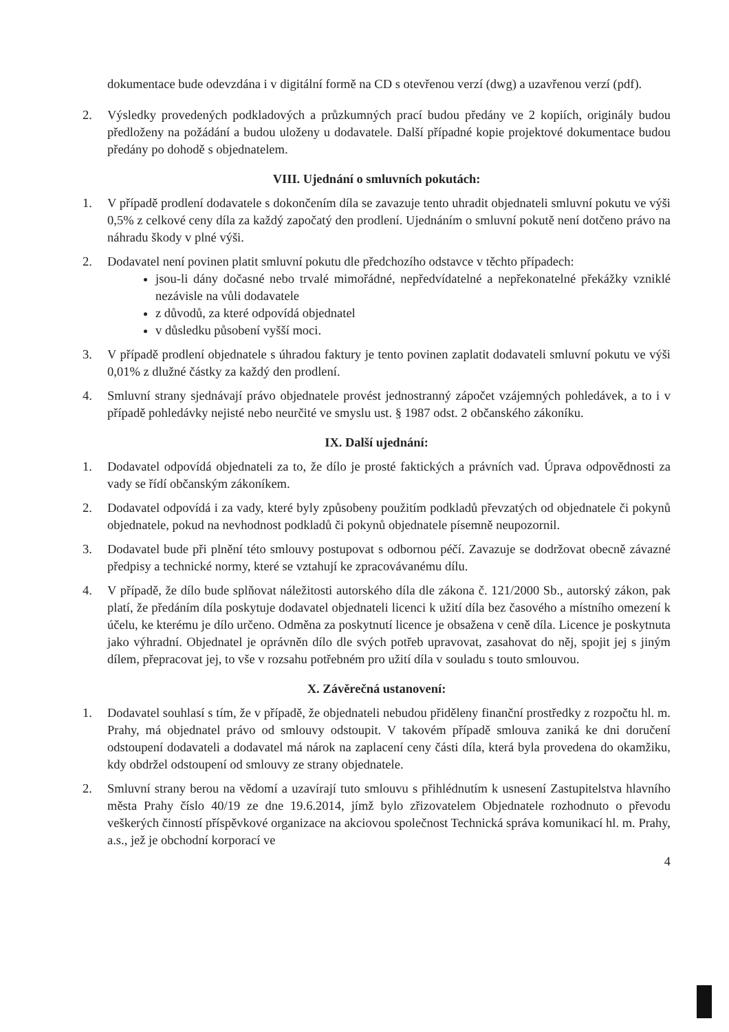dokumentace bude odevzdána i v digitální formě na CD s otevřenou verzí (dwg) a uzavřenou verzí (pdf).
2. Výsledky provedených podkladových a průzkumných prací budou předány ve 2 kopiích, originály budou předloženy na požádání a budou uloženy u dodavatele. Další případné kopie projektové dokumentace budou předány po dohodě s objednatelem.
VIII. Ujednání o smluvních pokutách:
1. V případě prodlení dodavatele s dokončením díla se zavazuje tento uhradit objednateli smluvní pokutu ve výši 0,5% z celkové ceny díla za každý započatý den prodlení. Ujednáním o smluvní pokutě není dotčeno právo na náhradu škody v plné výši.
2. Dodavatel není povinen platit smluvní pokutu dle předchozího odstavce v těchto případech:
jsou-li dány dočasné nebo trvalé mimořádné, nepředvídatelné a nepřekonatelné překážky vzniklé nezávisle na vůli dodavatele
z důvodů, za které odpovídá objednatel
v důsledku působení vyšší moci.
3. V případě prodlení objednatele s úhradou faktury je tento povinen zaplatit dodavateli smluvní pokutu ve výši 0,01% z dlužné částky za každý den prodlení.
4. Smluvní strany sjednávají právo objednatele provést jednostranný zápočet vzájemných pohledávek, a to i v případě pohledávky nejisté nebo neurčité ve smyslu ust. § 1987 odst. 2 občanského zákoníku.
IX. Další ujednání:
1. Dodavatel odpovídá objednateli za to, že dílo je prosté faktických a právních vad. Úprava odpovědnosti za vady se řídí občanským zákoníkem.
2. Dodavatel odpovídá i za vady, které byly způsobeny použitím podkladů převzatých od objednatele či pokynů objednatele, pokud na nevhodnost podkladů či pokynů objednatele písemně neupozornil.
3. Dodavatel bude při plnění této smlouvy postupovat s odbornou péčí. Zavazuje se dodržovat obecně závazné předpisy a technické normy, které se vztahují ke zpracovávanému dílu.
4. V případě, že dílo bude splňovat náležitosti autorského díla dle zákona č. 121/2000 Sb., autorský zákon, pak platí, že předáním díla poskytuje dodavatel objednateli licenci k užití díla bez časového a místního omezení k účelu, ke kterému je dílo určeno. Odměna za poskytnutí licence je obsažena v ceně díla. Licence je poskytnuta jako výhradní. Objednatel je oprávněn dílo dle svých potřeb upravovat, zasahovat do něj, spojit jej s jiným dílem, přepracovat jej, to vše v rozsahu potřebném pro užití díla v souladu s touto smlouvou.
X. Závěrečná ustanovení:
1. Dodavatel souhlasí s tím, že v případě, že objednateli nebudou přiděleny finanční prostředky z rozpočtu hl. m. Prahy, má objednatel právo od smlouvy odstoupit. V takovém případě smlouva zaniká ke dni doručení odstoupení dodavateli a dodavatel má nárok na zaplacení ceny části díla, která byla provedena do okamžiku, kdy obdržel odstoupení od smlouvy ze strany objednatele.
2. Smluvní strany berou na vědomí a uzavírají tuto smlouvu s přihlédnutím k usnesení Zastupitelstva hlavního města Prahy číslo 40/19 ze dne 19.6.2014, jímž bylo zřizovatelem Objednatele rozhodnuto o převodu veškerých činností příspěvkové organizace na akciovou společnost Technická správa komunikací hl. m. Prahy, a.s., jež je obchodní korporací ve
4